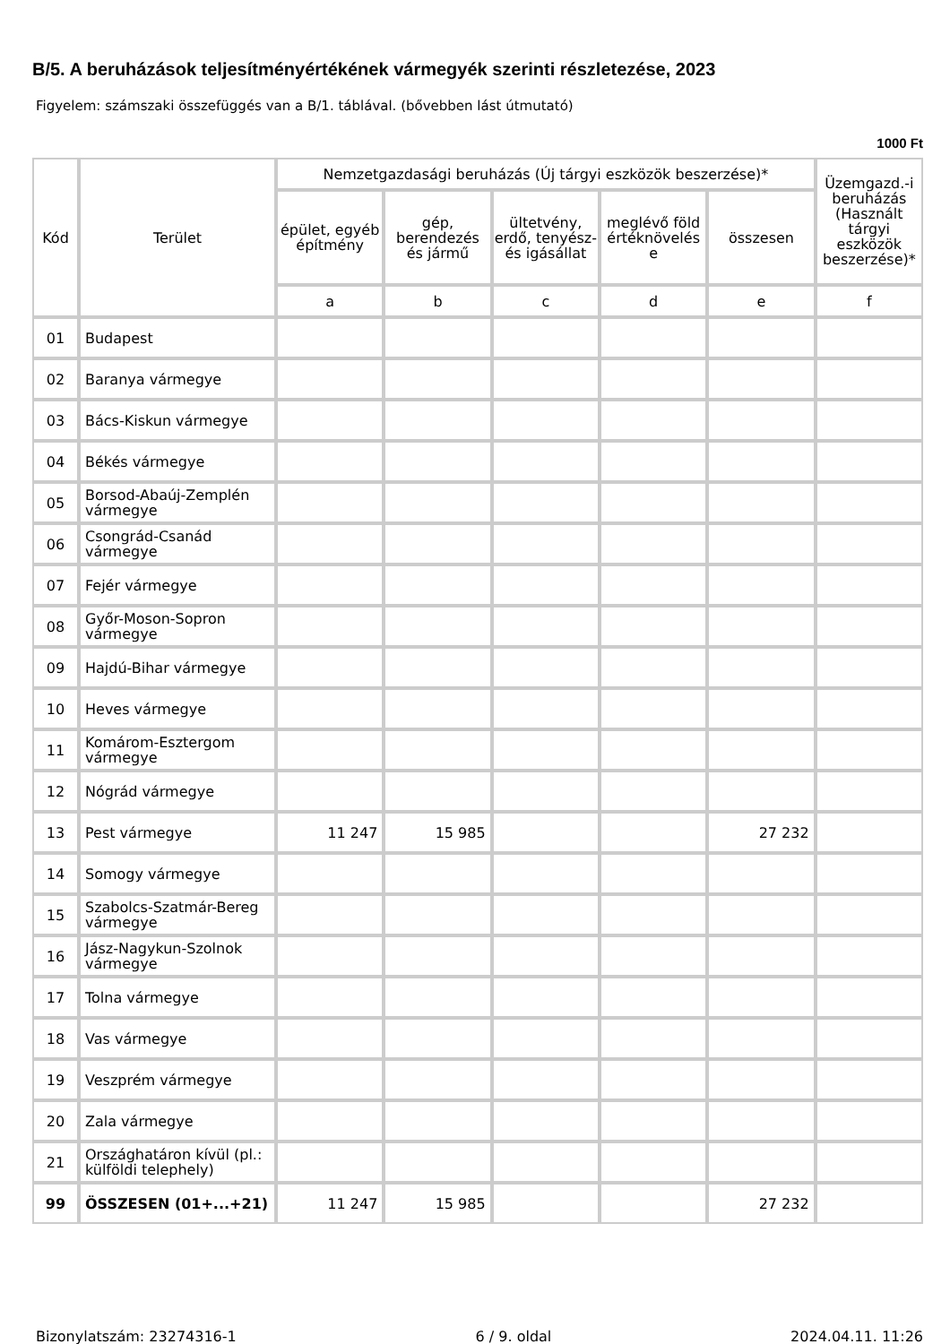B/5. A beruházások teljesítményértékének vármegyék szerinti részletezése, 2023
Figyelem: számszaki összefüggés van a B/1. táblával. (bővebben lást útmutató)
1000 Ft
| Kód | Terület | Nemzetgazdasági beruházás (Új tárgyi eszközök beszerzése)* | | | | | Üzemgazd.-i beruházás (Használt tárgyi eszközök beszerzése)* |
| --- | --- | --- | --- | --- | --- | --- | --- |
| | | épület, egyéb építmény | gép, berendezés és jármű | ültetvény, erdő, tenyész- és igásállat | meglévő föld értéknövelés e | összesen | |
| | | a | b | c | d | e | f |
| 01 | Budapest | | | | | | |
| 02 | Baranya vármegye | | | | | | |
| 03 | Bács-Kiskun vármegye | | | | | | |
| 04 | Békés vármegye | | | | | | |
| 05 | Borsod-Abaúj-Zemplén vármegye | | | | | | |
| 06 | Csongrád-Csanád vármegye | | | | | | |
| 07 | Fejér vármegye | | | | | | |
| 08 | Győr-Moson-Sopron vármegye | | | | | | |
| 09 | Hajdú-Bihar vármegye | | | | | | |
| 10 | Heves vármegye | | | | | | |
| 11 | Komárom-Esztergom vármegye | | | | | | |
| 12 | Nógrád vármegye | | | | | | |
| 13 | Pest vármegye | 11 247 | 15 985 | | | 27 232 | |
| 14 | Somogy vármegye | | | | | | |
| 15 | Szabolcs-Szatmár-Bereg vármegye | | | | | | |
| 16 | Jász-Nagykun-Szolnok vármegye | | | | | | |
| 17 | Tolna vármegye | | | | | | |
| 18 | Vas vármegye | | | | | | |
| 19 | Veszprém vármegye | | | | | | |
| 20 | Zala vármegye | | | | | | |
| 21 | Országhatáron kívül (pl.: külföldi telephely) | | | | | | |
| 99 | ÖSSZESEN (01+...+21) | 11 247 | 15 985 | | | 27 232 | |
Bizonylatszám: 23274316-1 6 / 9. oldal 2024.04.11. 11:26